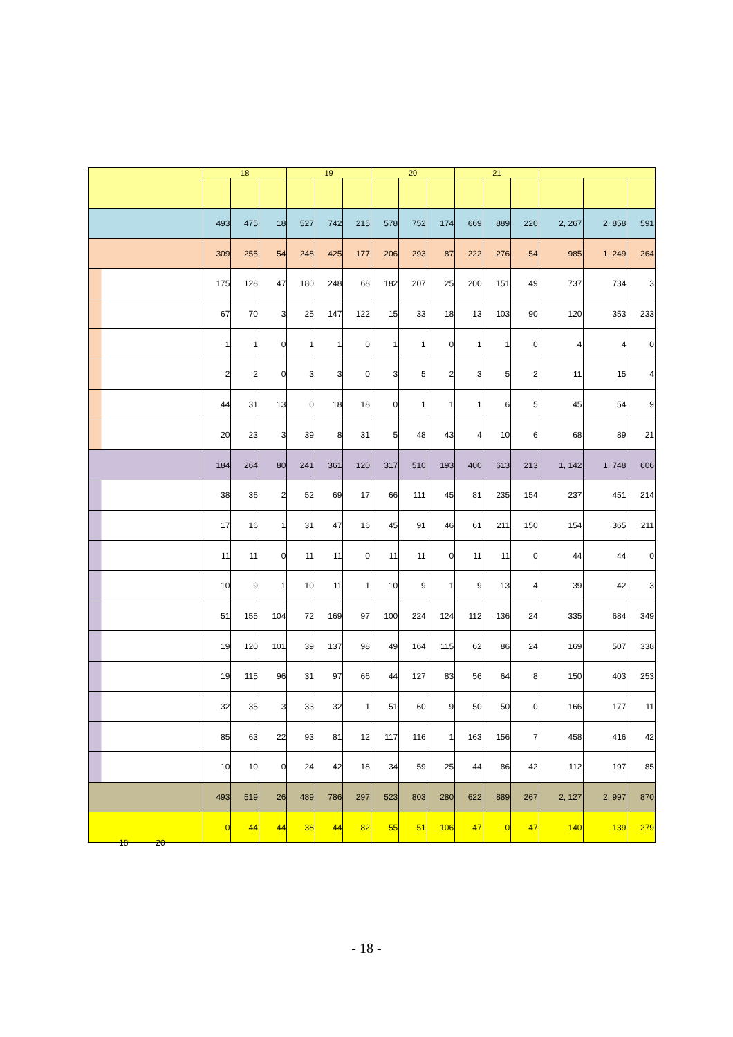| | 18 | | | 19 | | | 20 | | | 21 | | | | | |
| | 493 | 475 | 18 | 527 | 742 | 215 | 578 | 752 | 174 | 669 | 889 | 220 | 2, 267 | 2, 858 | 591 |
| | 309 | 255 | 54 | 248 | 425 | 177 | 206 | 293 | 87 | 222 | 276 | 54 | 985 | 1, 249 | 264 |
| | 175 | 128 | 47 | 180 | 248 | 68 | 182 | 207 | 25 | 200 | 151 | 49 | 737 | 734 | 3 |
| | 67 | 70 | 3 | 25 | 147 | 122 | 15 | 33 | 18 | 13 | 103 | 90 | 120 | 353 | 233 |
| | 1 | 1 | 0 | 1 | 1 | 0 | 1 | 1 | 0 | 1 | 1 | 0 | 4 | 4 | 0 |
| | 2 | 2 | 0 | 3 | 3 | 0 | 3 | 5 | 2 | 3 | 5 | 2 | 11 | 15 | 4 |
| | 44 | 31 | 13 | 0 | 18 | 18 | 0 | 1 | 1 | 1 | 6 | 5 | 45 | 54 | 9 |
| | 20 | 23 | 3 | 39 | 8 | 31 | 5 | 48 | 43 | 4 | 10 | 6 | 68 | 89 | 21 |
| | 184 | 264 | 80 | 241 | 361 | 120 | 317 | 510 | 193 | 400 | 613 | 213 | 1, 142 | 1, 748 | 606 |
| | 38 | 36 | 2 | 52 | 69 | 17 | 66 | 111 | 45 | 81 | 235 | 154 | 237 | 451 | 214 |
| | 17 | 16 | 1 | 31 | 47 | 16 | 45 | 91 | 46 | 61 | 211 | 150 | 154 | 365 | 211 |
| | 11 | 11 | 0 | 11 | 11 | 0 | 11 | 11 | 0 | 11 | 11 | 0 | 44 | 44 | 0 |
| | 10 | 9 | 1 | 10 | 11 | 1 | 10 | 9 | 1 | 9 | 13 | 4 | 39 | 42 | 3 |
| | 51 | 155 | 104 | 72 | 169 | 97 | 100 | 224 | 124 | 112 | 136 | 24 | 335 | 684 | 349 |
| | 19 | 120 | 101 | 39 | 137 | 98 | 49 | 164 | 115 | 62 | 86 | 24 | 169 | 507 | 338 |
| | 19 | 115 | 96 | 31 | 97 | 66 | 44 | 127 | 83 | 56 | 64 | 8 | 150 | 403 | 253 |
| | 32 | 35 | 3 | 33 | 32 | 1 | 51 | 60 | 9 | 50 | 50 | 0 | 166 | 177 | 11 |
| | 85 | 63 | 22 | 93 | 81 | 12 | 117 | 116 | 1 | 163 | 156 | 7 | 458 | 416 | 42 |
| | 10 | 10 | 0 | 24 | 42 | 18 | 34 | 59 | 25 | 44 | 86 | 42 | 112 | 197 | 85 |
| | 493 | 519 | 26 | 489 | 786 | 297 | 523 | 803 | 280 | 622 | 889 | 267 | 2, 127 | 2, 997 | 870 |
| | 0 | 44 | 44 | 38 | 44 | 82 | 55 | 51 | 106 | 47 | 0 | 47 | 140 | 139 | 279 |
18 20
- 18 -